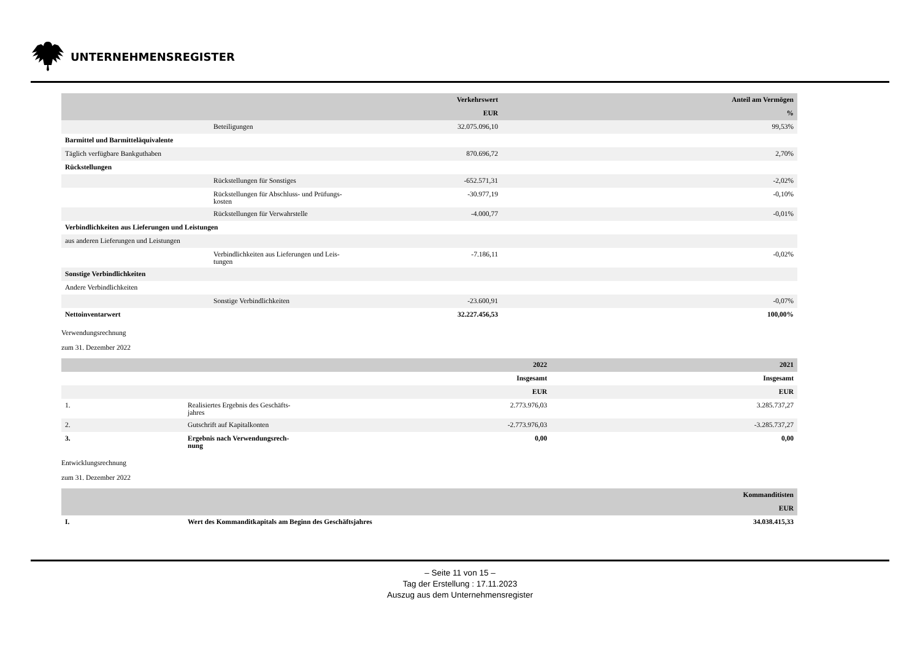UNTERNEHMENSREGISTER
| | | Verkehrswert | Anteil am Vermögen |
| --- | --- | --- | --- |
| | | EUR | % |
| | Beteiligungen | 32.075.096,10 | 99,53% |
| Barmittel und Barmitteläquivalente | | | |
| Täglich verfügbare Bankguthaben | | 870.696,72 | 2,70% |
| Rückstellungen | | | |
| | Rückstellungen für Sonstiges | -652.571,31 | -2,02% |
| | Rückstellungen für Abschluss- und Prüfungs- kosten | -30.977,19 | -0,10% |
| | Rückstellungen für Verwahrstelle | -4.000,77 | -0,01% |
| Verbindlichkeiten aus Lieferungen und Leistungen | | | |
| aus anderen Lieferungen und Leistungen | | | |
| | Verbindlichkeiten aus Lieferungen und Leis- tungen | -7.186,11 | -0,02% |
| Sonstige Verbindlichkeiten | | | |
| Andere Verbindlichkeiten | | | |
| | Sonstige Verbindlichkeiten | -23.600,91 | -0,07% |
| Nettoinventarwert | | 32.227.456,53 | 100,00% |
Verwendungsrechnung
zum 31. Dezember 2022
| | | 2022 | 2021 |
| --- | --- | --- | --- |
| | | Insgesamt | Insgesamt |
| | | EUR | EUR |
| 1. | Realisiertes Ergebnis des Geschäfts- jahres | 2.773.976,03 | 3.285.737,27 |
| 2. | Gutschrift auf Kapitalkonten | -2.773.976,03 | -3.285.737,27 |
| 3. | Ergebnis nach Verwendungsrech- nung | 0,00 | 0,00 |
Entwicklungsrechnung
zum 31. Dezember 2022
| | | Kommanditisten |
| --- | --- | --- |
| | | EUR |
| I. | Wert des Kommanditkapitals am Beginn des Geschäftsjahres | 34.038.415,33 |
– Seite 11 von 15 –
Tag der Erstellung : 17.11.2023
Auszug aus dem Unternehmensregister